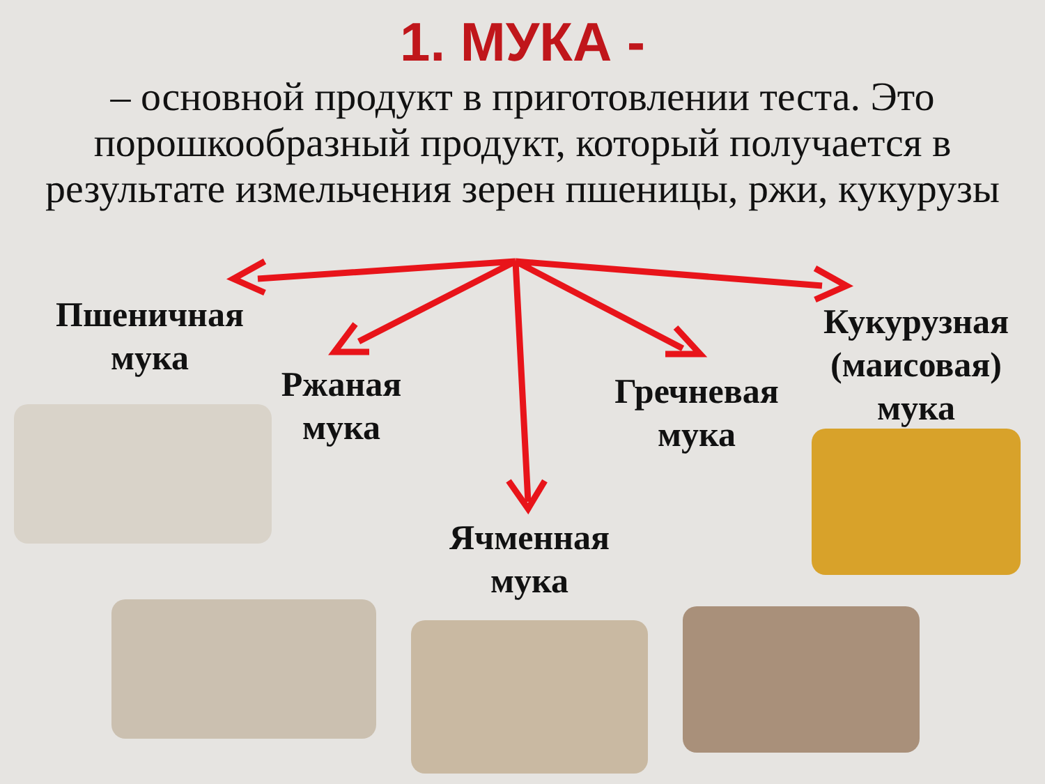1. МУКА -
– основной продукт в приготовлении теста. Это порошкообразный продукт, который получается в результате измельчения зерен пшеницы, ржи, кукурузы
Пшеничная
мука
Ржаная
мука
Гречневая
мука
Кукурузная
(маисовая)
мука
Ячменная
мука